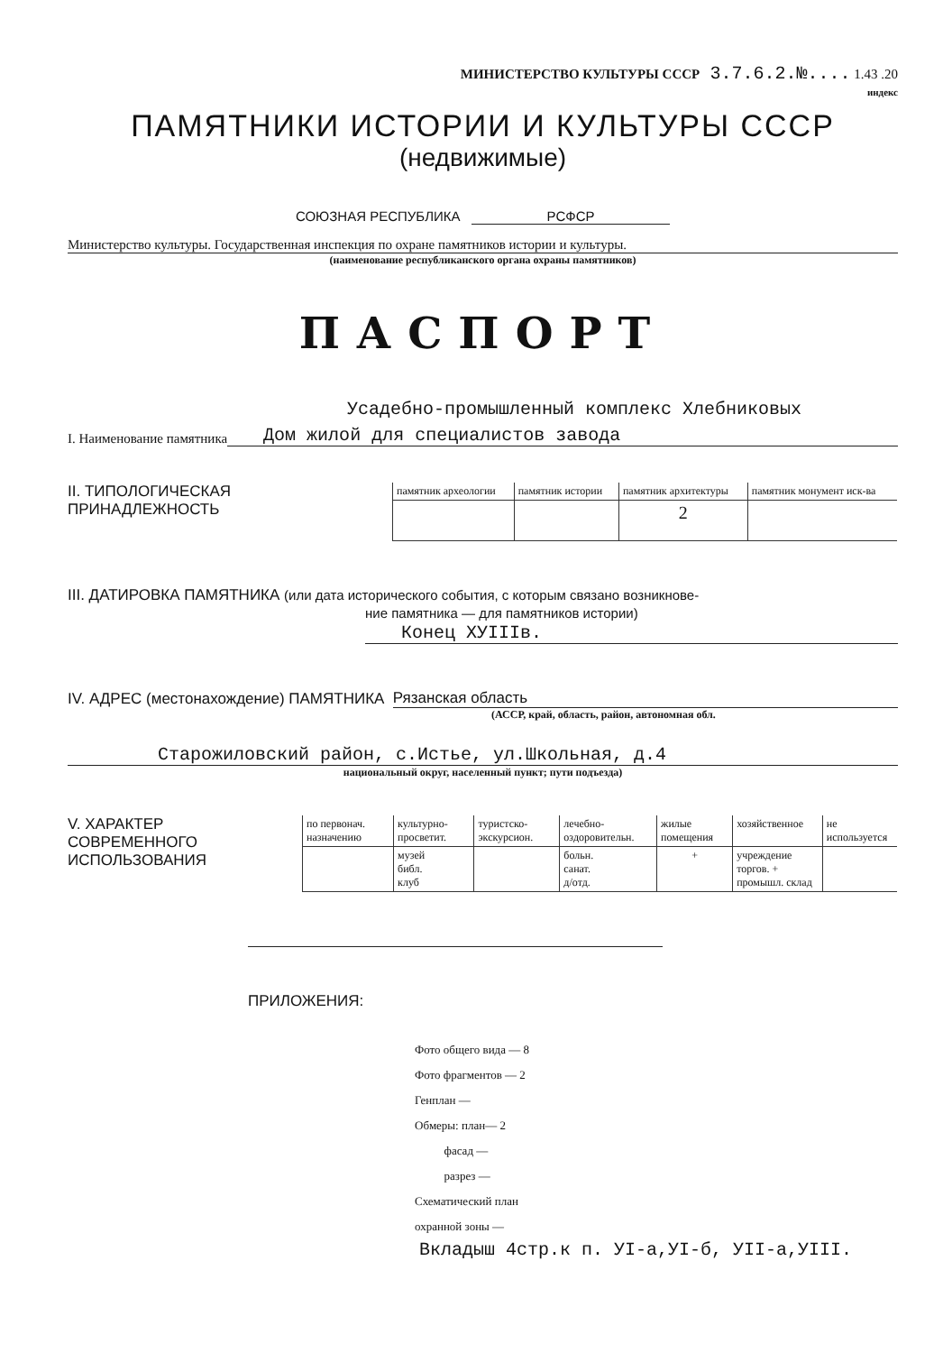МИНИСТЕРСТВО КУЛЬТУРЫ СССР 3.7.6.2.№.... 1.43 .20
индекс
ПАМЯТНИКИ ИСТОРИИ И КУЛЬТУРЫ СССР
(недвижимые)
СОЮЗНАЯ РЕСПУБЛИКА РСФСР
Министерство культуры. Государственная инспекция по охране памятников истории и культуры.
(наименование республиканского органа охраны памятников)
ПАСПОРТ
Усадебно-промышленный комплекс Хлебниковых
I. Наименование памятника Дом жилой для специалистов завода
II. ТИПОЛОГИЧЕСКАЯ
ПРИНАДЛЕЖНОСТЬ
| памятник археологии | памятник истории | памятник архитектуры | памятник монумент иск-ва |
| --- | --- | --- | --- |
| | | 2 | |
III. ДАТИРОВКА ПАМЯТНИКА (или дата исторического события, с которым связано возникнове-
ние памятника — для памятников истории)
Конец XУIIIв.
IV. АДРЕС (местонахождение) ПАМЯТНИКА Рязанская область
(АССР, край, область, район, автономная обл.
Старожиловский район, с.Истье, ул.Школьная, д.4
национальный округ, населенный пункт; пути подъезда)
V. ХАРАКТЕР
СОВРЕМЕННОГО
ИСПОЛЬЗОВАНИЯ
| по первонач. назначению | культурно-просветит. | туристско-экскурсион. | лечебно-оздоровительн. | жилые помещения | хозяйственное | не используется |
| --- | --- | --- | --- | --- | --- | --- |
| | музей библ. клуб | | больн. санат. д/отд. | + | учреждение торгов. + промышл. склад | |
ПРИЛОЖЕНИЯ:
Фото общего вида — 8
Фото фрагментов — 2
Генплан —
Обмеры: план— 2
фасад —
разрез —
Схематический план
охранной зоны —
Вкладыш 4стр.к п. УI-а,УI-б, УII-а,УIII.